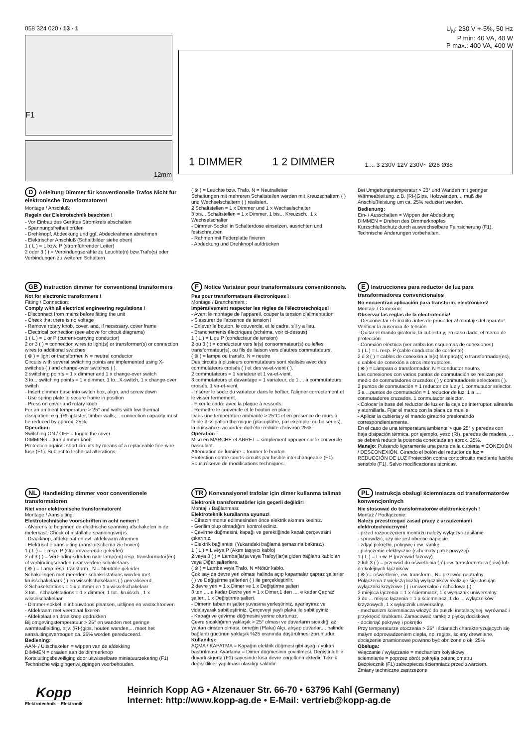058 324 020 / 13 - 1
F1
12mm
U<sub>N</sub>: 230 V +-5%, 50 Hz
P min: 40 VA, 40 W
P max.: 400 VA, 400 W
1 DIMMER 1 2 DIMMER 1.... 3 230V 12V 230V~ Ø26 Ø38
D Anleitung Dimmer für konventionelle Trafos Nicht für elektronische Transformatoren!
Montage / Anschluß:
Regeln der Elektrotechnik beachten !
- Vor Einbau des Gerätes Stromkreis abschalten
- Spannungsfreiheit prüfen
- Drehknopf, Abdeckung und ggf. Abdeckrahmen abnehmen
- Elektrischer Anschluß (Schaltbilder siehe oben)
1 ( L ) = L bzw. P (stromführender Leiter)
2 oder 3 ( ) = Verbindungsdrähte zu Leuchte(n) bzw.Trafo(s) oder Verbindungen zu weiteren Schaltern
( ⊗ ) = Leuchte bzw. Trafo, N = Neutralleiter
Schaltungen mit mehreren Schaltstellen werden mit Kreuzschaltern ( ) und Wechselschaltern ( ) realisiert.
2 Schaltstellen = 1 x Dimmer und 1 x Wechselschalter
3 bis... Schaltstellen = 1 x Dimmer, 1 bis... Kreuzsch., 1 x Wechselschalter
- Dimmer-Sockel in Schalterdose einsetzen, ausrichten und festschrauben
- Rahmen mit Federplatte fixieren
- Abdeckung und Drehknopf aufdrücken
Bei Umgebungstemperatur > 25° und Wänden mit geringer Wärmeableitung, z.B. (RI-)Gips, Holzwänden,... muß die Anschlußleistung um ca. 25% reduziert werden.
Bedienung:
Ein- / Ausschalten = Wippen der Abdeckung
DIMMEN = Drehen des Dimmerknopfes
Kurzschlußschutz durch auswechselbare Feinsicherung (F1). Technische Änderungen vorbehalten.
GB Instruction dimmer for conventional transformers
Not for electronic transformers !
Fitting / Connection:
Comply with all electrical engineering regulations !
- Disconnect from mains before fitting the unit
- Check that there is no voltage
- Remove rotary knob, cover, and, if necessary, cover frame
- Electrical connection (see above for circuit diagrams)
1 ( L ) = L or P (current-carrying conductor)
2 or 3 ( ) = connection wires to light(s) or transformer(s) or connection wires to additional switches
( ⊗ ) = light or transformer, N = neutral conductor
Circuits with several switching points are implemented using X-switches ( ) and change-over switches ( ).
2 switching points = 1 x dimmer and 1 x change-over switch
3 to... switching points = 1 x dimmer, 1 to...X-switch, 1 x change-over switch
- Insert dimmer base into switch box, align, and screw down
- Use spring plate to secure frame in position
- Press on cover and rotary knob
For an ambient temperature > 25° and walls with low thermal dissipation, e.g. (RI-)plaster, timber walls,... connection capacity must be reduced by approx. 25%.
Operation:
Switching ON / OFF = toggle the cover
DIMMING = turn dimmer knob
Protection against short circuits by means of a replaceable fine-wire fuse (F1). Subject to technical alterations.
F Notice Variateur pour transformateurs conventionnels.
Pas pour transformateurs électroniques !
Montage / Branchement :
Impérativement respecter les règles de l'électrotechnique!
- Avant le montage de l'appareil, couper la tension d'alimentation
- S'assurer de l'absence de tension !
- Enlever le bouton, le couvercle, et le cadre, s'il y a lieu.
- Branchements électriques (schéma, voir ci-dessus)
1 ( L ) = L ou P (conducteur de tension)
2 ou 3 ( ) = conducteur vers le(s) consommateur(s) ou le/les transformateur(s), ou fils de liaison vers d'autres commutateurs.
( ⊗ ) = lampe ou transfo, N = neutre
Des circuits à plusieurs commutateurs sont réalisés avec des commutateurs croisés ( ) et des va-et-vient ( ).
2 commutateurs = 1 variateur et 1 va-et-vient.
3 commutateurs et davantage = 1 variateur, de 1 ... à commutateurs croisés, 1 va-et-vient.
- Insérer le socle du variateur dans le boîtier, l'aligner correctement et le visser fermement.
- Fixer le cadre avec la plaque à ressorts.
- Remettre le couvercle et le bouton en place.
Dans une température ambiante > 25°C et en présence de murs à faible dissipation thermique (placoplâtre, par exemple, ou boiseries), la puissance raccordée doit être réduite d'environ 25%.
Opération :
Mise en MARCHE et ARRET = simplement appuyer sur le couvercle basculant.
Atténuation de lumière = tourner le bouton.
Protection contre courts-circuits par fusible interchangeable (F1).
Sous réserve de modifications techniques.
E Instrucciones para reductor de luz para transformadores convencionales
No encuentran aplicación para transform. electrónicos!
Montaje / Conexión:
Observar las reglas de la electrotecnia!
- Desconectar el circuito antes de proceder al montaje del aparato! Verificar la ausencia de tensión
- Quitar el mando giratorio, la cubierta y, en caso dado, el marco de protección
- Conexión eléctrica (ver arriba los esquemas de conexiones)
1 ( L ) = L resp. P (cable conductor de corriente)
2 ó 3 ( ) = cables de conexión a la(s) lámpara(s) o transformador(es), o cables de conexión a otros interruptores.
( ⊗ ) = Lámpara o transformador, N = conductor neutro.
Las conexiones con varios puntos de conmutación se realizan por medio de conmutadores cruzados ( ) y conmutadores selectores ( ).
2 puntos de conmutación = 1 reductor de luz y 1 conmutador selector.
3 a ...puntos de conmutación = 1 reductor de luz, 1 a .... conmutadores cruzados, 1 conmutador selector.
- Colocar la base del reductor de luz en la caja de interruptor, alinearla y atornillarla. Fijar el marco con la placa de muelle
- Aplicar la cubierta y el mando giratorio presionando correspondientemente.
En el caso de una temperatura ambiente > que 25° y paredes con baja disipación térmica, por ejemplo, yeso (RI), paredes de madera, ... se deberá reducir la potencia conectada en aprox. 25%.
Manejo: Pulsando ligeramente una parte de la cubierta = CONEXIÓN / DESCONEXIÓN. Girando el botón del reductor de luz = REDUCCIÓN DE LUZ Protección contra cortocircuito mediante fusible sensible (F1). Salvo modificaciones técnicas.
NL Handleiding dimmer voor conventionele transformatoren
Niet voor elektronische transformatoren!
Montage / Aansluiting:
Elektrotechnische voorschriften in acht nemen !
- Alvorens te beginnen de elektrische spanning afschakelen in de meterkast. Check of installatie spanningsvrij is.
- Draaiknop, afdekplaat en evt. afdekraam afnemen
- Elektrische aansluiting (aansluitschema zie boven)
1 ( L ) = L resp. P (stroomvoerende geleider)
2 of 3 ( ) = Verbindingsdraden naar lamp(en) resp. transformator(en) of verbindingsdraden naar verdere schakelaars.
( ⊗ ) = Lamp resp. transform., N = Neutrale geleider
Schakelingen met meerdere schakelstations worden met kruisschakelaars ( ) en wisselschakelaars ( ) gerealiseerd.
2 Schakelstations = 1 x dimmer en 1 x wisselschakelaar
3 tot... schakelstations = 1 x dimmer, 1 tot...kruissch., 1 x wisselschakelaar
- Dimmer-sokkel in inbouwdoos plaatsen, uitlijnen en vastschroeven
- Afdekraam met veerplaat fixeren
- Afdekplaat en draaiknop opdrukken
Bij omgevingstemperatuur > 25° en wanden met geringe warmteafleiding, bijv. (RI-)gips, houten wanden,... moet het aansluitingsvermogen ca. 25% worden gereduceerd.
Bediening:
AAN- / Uitschakelen = wippen van de afdekking
DIMMEN = draaien aan de dimmerknop
Kortsluitingsbeveiliging door uitwisselbare miniatuurzekering (F1) Technische wijzigingenwijzigingen voorbehouden.
TR Konvansiyonel trafolar için dimer kullanma talimatı
Elektronik transformatörler için geçerli değildir!
Montajı / Bağlanması:
Elektroteknik kurallarına uyunuz!
- Cihazın monte edilmesinden önce elektrik akımını kesiniz.
- Gerilim olup olmadığını kontrol ediniz.
- Çevirme düğmesini, kapağı ve gerektiğinde kapak çerçevesini çıkarınız.
- Elektrik bağlantısı (Yukarıdaki bağlama şemasına bakınız.)
1 ( L ) = L veya P (Akım taşıyıcı kablo)
2 veya 3 ( ) = Lamba(lar)a veya Trafoy(lar)a giden bağlantı kabloları veya Diğer şalterlere.
( ⊗ ) = Lamba veya Trafo, N =Nötür kablo.
Çok sayıda devre yeri olması halinda açıp kapamalar çapraz şalterler ( ) ve Değiştirme şalterleri ( ) ile gerçekleştirilir.
2 devre yeri = 1 x Dimer ve 1 x Değiştirme şalteri
3 ten .....e kadar Devre yeri = 1 x Dimer,1 den .... e kadar Çapraz şalteri, 1 x Değiştirme şalteri.
- Dimerin tabanını şalter yuvasına yerleştiriniz, ayarlayınız ve vidalayarak sabitleştiriniz. Çerçeveyi yaylı plaka ile sabitleyiniz
- Kapağı ve çevirme düğmesini yerine oturtunuz.
Çevre sıcaklığının yaklaşık > 25° olması ve duvarların sıcaklığı az yalıtan cinsten olması, örneğin (Plaka) Alçı, ahşap duvarlar,... halinde bağlantı gücünün yaklaşık %25 oranında düşürülmesi zorunludur.
Kullanılışı:
AÇMA / KAPATMA = Kapağın elektrik düğmesi gibi aşağı / yukarı bastırılması. Ayarlama = Dimer düğmesinin çevirilmesi. Değiştirilebilir duyarlı sigorta (F1) sayesinde kısa devre engellenmektedir. Teknik değişiklikler yapılması olasılığı saklıdır.
PL Instrukcja obsługi ściemniacza od transformatorów konwencjonlnych
Nie stosować do transformatorów elektronicznych !
Montaż / Podłączenie:
Należy przestrzegać zasad pracy z urządzeniami elektrotechnicznymi!
- przed rozpoczęciem montażu należy wyłączyć zasilanie
- sprawdzić, czy nie jest obecne napięcie
- zdjąć pokrętło, pokrywę i ew. ramkę
- połączenie elektryczne (schematy patrz powyżej)
1 ( L ) = L ew. P (przewód fazowy)
2 lub 3 ( ) = przewód do oświetlenia (-ń) ew. transformatora (-ów) lub do kolejnych łączników
( ⊗ ) = oświetlenie, ew. transform., N= przewód neutralny
Połączenia z większą liczbą wyłączników realizuje się stosując wyłączniki krzyżowe ( ) i uniwersalne / schodowe ( ).
2 miejsca łączenia = 1 x ściemniacz, 1 x wyłącznik uniwersalny
3 do ... miejsc łączenia = 1 x ściemniacz, 1 do ... wyłączników krzyżowych, 1 x wyłącznik uniwersalny.
- mechanizm ściemniacza włożyć do puszki instalacyjnej, wyrównać i przykręcić śrubkami. Zamocować ramkę z płytką dociskową
- docisnąć pokrywę i pokrętło
Przy temperaturze otoczenia > 25° i ścianach charakteryzujących się małym odprowadzeniem ciepła, np. regips, ściany drewniane, obciążenie znamionowe powinno być obniżone o ok. 25%
Obsługa:
Włączanie / wyłączanie = mechanizm kołyskowy
ściemnianie = poprzez obrót pokrętła potencjometru
Bezpiecznik (F1) zabezpiecza ściemniacz przed zwarciem.
Zmiany techniczne zastrzeżone
Kopp
Elektrotechnik – Elektronik
Heinrich Kopp AG • Alzenauer Str. 66-70 • 63796 Kahl (Germany)
Internet: http://www.kopp-ag.de • E-Mail: vertrieb@kopp-ag.de